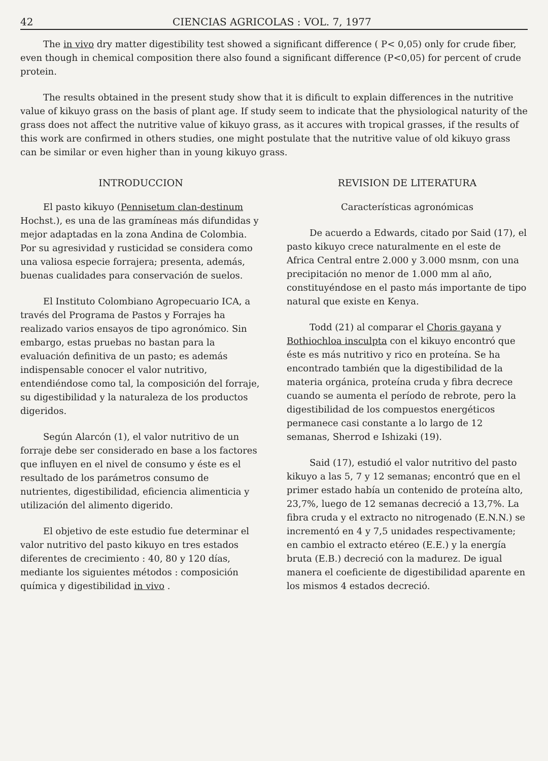42 CIENCIAS AGRICOLAS : VOL. 7, 1977
The in vivo dry matter digestibility test showed a significant difference ( P< 0,05) only for crude fiber, even though in chemical composition there also found a significant difference (P<0,05) for percent of crude protein.
The results obtained in the present study show that it is dificult to explain differences in the nutritive value of kikuyo grass on the basis of plant age. If study seem to indicate that the physiological naturity of the grass does not affect the nutritive value of kikuyo grass, as it accures with tropical grasses, if the results of this work are confirmed in others studies, one might postulate that the nutritive value of old kikuyo grass can be similar or even higher than in young kikuyo grass.
INTRODUCCION
El pasto kikuyo (Pennisetum clan-destinum Hochst.), es una de las gramíneas más difundidas y mejor adaptadas en la zona Andina de Colombia. Por su agresividad y rusticidad se considera como una valiosa especie forrajera; presenta, además, buenas cualidades para conservación de suelos.
El Instituto Colombiano Agropecuario ICA, a través del Programa de Pastos y Forrajes ha realizado varios ensayos de tipo agronómico. Sin embargo, estas pruebas no bastan para la evaluación definitiva de un pasto; es además indispensable conocer el valor nutritivo, entendiéndose como tal, la composición del forraje, su digestibilidad y la naturaleza de los productos digeridos.
Según Alarcón (1), el valor nutritivo de un forraje debe ser considerado en base a los factores que influyen en el nivel de consumo y éste es el resultado de los parámetros consumo de nutrientes, digestibilidad, eficiencia alimenticia y utilización del alimento digerido.
El objetivo de este estudio fue determinar el valor nutritivo del pasto kikuyo en tres estados diferentes de crecimiento : 40, 80 y 120 días, mediante los siguientes métodos : composición química y digestibilidad in vivo .
REVISION DE LITERATURA
Características agronómicas
De acuerdo a Edwards, citado por Said (17), el pasto kikuyo crece naturalmente en el este de Africa Central entre 2.000 y 3.000 msnm, con una precipitación no menor de 1.000 mm al año, constituyéndose en el pasto más importante de tipo natural que existe en Kenya.
Todd (21) al comparar el Choris gayana y Bothiochloa insculpta con el kikuyo encontró que éste es más nutritivo y rico en proteína. Se ha encontrado también que la digestibilidad de la materia orgánica, proteína cruda y fibra decrece cuando se aumenta el período de rebrote, pero la digestibilidad de los compuestos energéticos permanece casi constante a lo largo de 12 semanas, Sherrod e Ishizaki (19).
Said (17), estudió el valor nutritivo del pasto kikuyo a las 5, 7 y 12 semanas; encontró que en el primer estado había un contenido de proteína alto, 23,7%, luego de 12 semanas decreció a 13,7%. La fibra cruda y el extracto no nitrogenado (E.N.N.) se incrementó en 4 y 7,5 unidades respectivamente; en cambio el extracto etéreo (E.E.) y la energía bruta (E.B.) decreció con la madurez. De igual manera el coeficiente de digestibilidad aparente en los mismos 4 estados decreció.